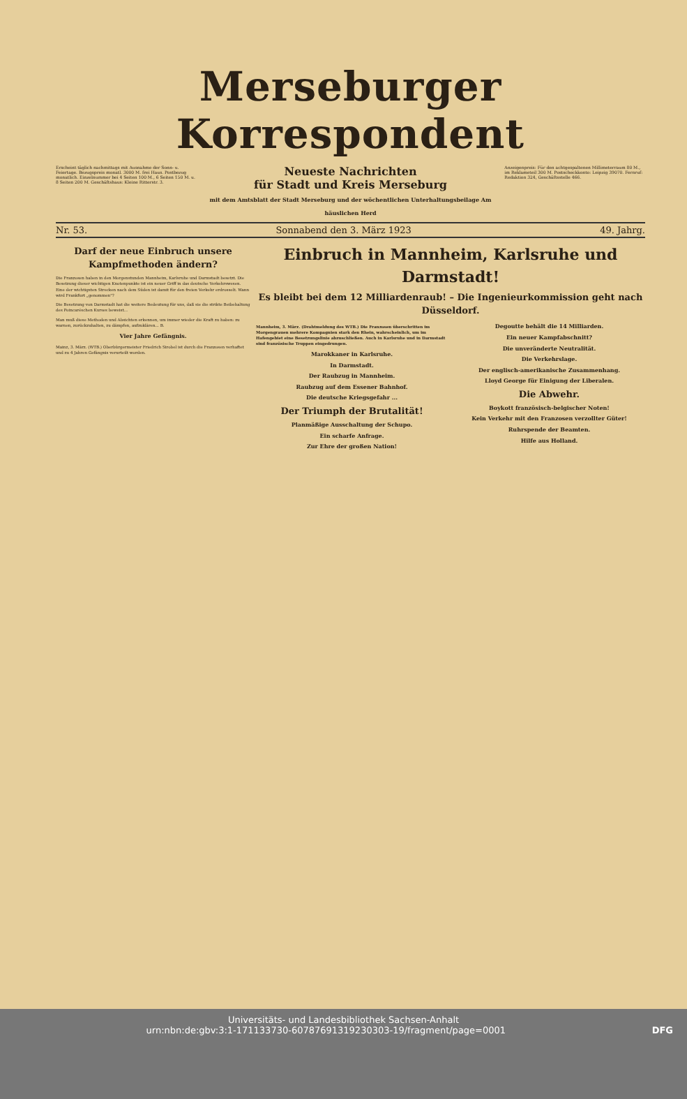Merseburger Korrespondent
Erscheint täglich nachmittags mit Ausnahme der Sonn- u. Feiertage. Bezugspreis monatl. 3000 M. frei Haus. Postbezug monatlich. Einzelnummer bei 4 Seiten 100 M., 6 Seiten 150 M. u. 8 Seiten 200 M. Geschäftshaus: Kleine Ritterstr. 3.
Neueste Nachrichten
für Stadt und Kreis Merseburg
mit dem Amtsblatt der Stadt Merseburg und der wöchentlichen Unterhaltungsbeilage Am häuslichen Herd
Anzeigenpreis: Für den achtgespaltenen Millimeterraum 80 M., im Reklameteil 300 M. Postscheckkonto: Leipzig 39070. Fernruf: Redaktion 324, Geschäftsstelle 466.
Nr. 53. Sonnabend den 3. März 1923 49. Jahrg.
Darf der neue Einbruch unsere Kampfmethoden ändern?
Die Franzosen haben in den Morgenstunden Mannheim, Karlsruhe und Darmstadt besetzt. Die Besetzung dieser wichtigen Knotenpunkte ist ein neuer Griff in das deutsche Verkehrswesen. Eine der wichtigsten Strecken nach dem Süden ist damit für den freien Verkehr erdrosselt. Wann wird Frankfurt „genommen"?
Die Besetzung von Darmstadt hat die weitere Bedeutung für uns, daß sie die strikte Beibehaltung des Poincaréschen Kurses beweist...
Man muß diese Methoden und Absichten erkennen, um immer wieder die Kraft zu haben: zu warnen, zurückzuhalten, zu dämpfen, aufzuklären... B.
Vier Jahre Gefängnis.
Mainz, 3. März. (WTB.) Oberbürgermeister Friedrich Sirobel ist durch die Franzosen verhaftet und zu 4 Jahren Gefängnis verurteilt worden.
Einbruch in Mannheim, Karlsruhe und Darmstadt!
Es bleibt bei dem 12 Milliardenraub! – Die Ingenieurkommission geht nach Düsseldorf.
Mannheim, 3. März. (Drahtmeldung des WTB.) Die Franzosen überschritten im Morgengrauen mehrere Kompagnien stark den Rhein, wahrscheinlich, um im Hafengebiet eine Besetzungslinie abzuschließen. Auch in Karlsruhe und in Darmstadt sind französische Truppen eingedrungen.
Marokkaner in Karlsruhe.
In Darmstadt.
Der Raubzug in Mannheim.
Raubzug auf dem Essener Bahnhof.
Die deutsche Kriegsgefahr ...
Der Triumph der Brutalität!
Planmäßige Ausschaltung der Schupo.
Ein scharfe Anfrage.
Zur Ehre der großen Nation!
Degoutte behält die 14 Milliarden.
Ein neuer Kampfabschnitt?
Die unveränderte Neutralität.
Die Verkehrslage.
Der englisch-amerikanische Zusammenhang.
Lloyd George für Einigung der Liberalen.
Die Abwehr.
Boykott französisch-belgischer Noten!
Kein Verkehr mit den Franzosen verzollter Güter!
Ruhrspende der Beamten.
Hilfe aus Holland.
Universitäts- und Landesbibliothek Sachsen-Anhalt
urn:nbn:de:gbv:3:1-171133730-6078769131923030​3-19/fragment/page=0001 DFG